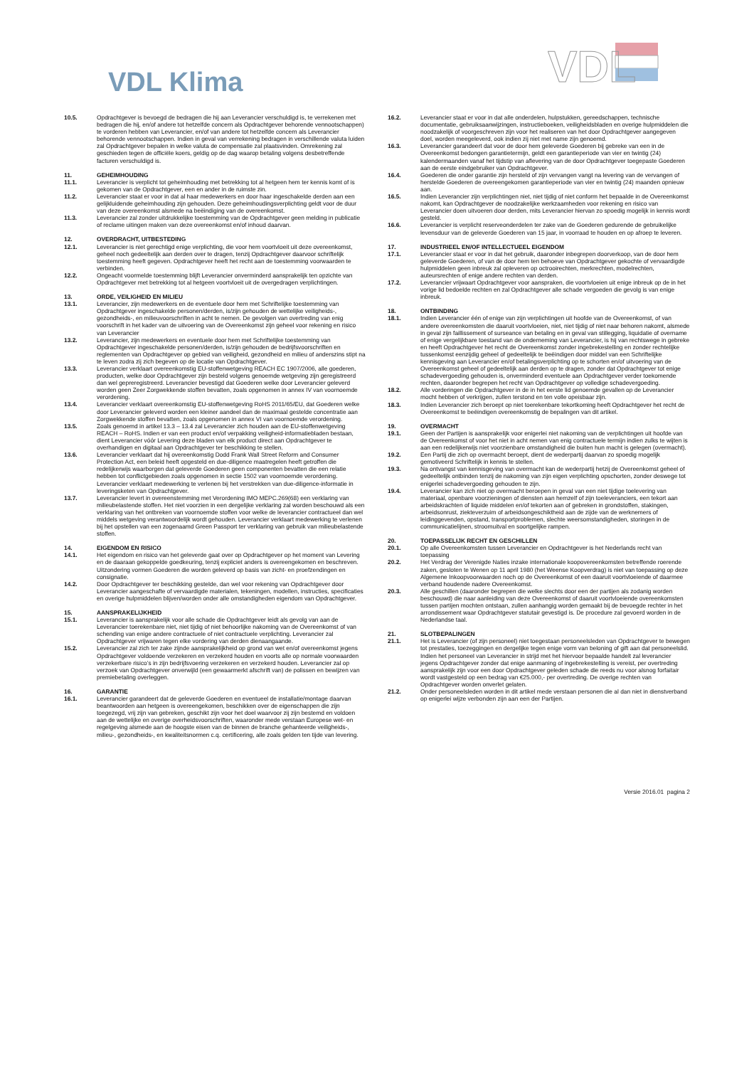VDL Klima
VDL
10.5. Opdrachtgever is bevoegd de bedragen die hij aan Leverancier verschuldigd is, te verrekenen met bedragen die hij, en/of andere tot hetzelfde concern als Opdrachtgever behorende vennootschappen) te vorderen hebben van Leverancier, en/of van andere tot hetzelfde concern als Leverancier behorende vennootschappen. Indien in geval van verrekening bedragen in verschillende valuta luiden zal Opdrachtgever bepalen in welke valuta de compensatie zal plaatsvinden. Omrekening zal geschieden tegen de officiële koers, geldig op de dag waarop betaling volgens desbetreffende facturen verschuldigd is.
11. GEHEIMHOUDING
11.1. Leverancier is verplicht tot geheimhouding met betrekking tot al hetgeen hem ter kennis komt of is gekomen van de Opdrachtgever, een en ander in de ruimste zin.
11.2. Leverancier staat er voor in dat al haar medewerkers en door haar ingeschakelde derden aan een gelijkluidende geheimhouding zijn gehouden. Deze geheimhoudingsverplichting geldt voor de duur van deze overeenkomst alsmede na beëindiging van de overeenkomst.
11.3. Leverancier zal zonder uitdrukkelijke toestemming van de Opdrachtgever geen melding in publicatie of reclame uitingen maken van deze overeenkomst en/of inhoud daarvan.
12. OVERDRACHT, UITBESTEDING
12.1. Leverancier is niet gerechtigd enige verplichting, die voor hem voortvloeit uit deze overeenkomst, geheel noch gedeeltelijk aan derden over te dragen, tenzij Opdrachtgever daarvoor schriftelijk toestemming heeft gegeven. Opdrachtgever heeft het recht aan de toestemming voorwaarden te verbinden.
12.2. Ongeacht voormelde toestemming blijft Leverancier onverminderd aansprakelijk ten opzichte van Opdrachtgever met betrekking tot al hetgeen voortvloeit uit de overgedragen verplichtingen.
13. ORDE, VEILIGHEID EN MILIEU
13.1. Leverancier, zijn medewerkers en de eventuele door hem met Schriftelijke toestemming van Opdrachtgever ingeschakelde personen/derden, is/zijn gehouden de wettelijke veiligheids-, gezondheids-, en milieuvoorschriften in acht te nemen. De gevolgen van overtreding van enig voorschrift in het kader van de uitvoering van de Overeenkomst zijn geheel voor rekening en risico van Leverancier
13.2. Leverancier, zijn medewerkers en eventuele door hem met Schriftelijke toestemming van Opdrachtgever ingeschakelde personen/derden, is/zijn gehouden de bedrijfsvoorschriften en reglementen van Opdrachtgever op gebied van veiligheid, gezondheid en milieu of anderszins stipt na te leven zodra zij zich begeven op de locatie van Opdrachtgever.
13.3. Leverancier verklaart overeenkomstig EU-stoffenwetgeving REACH EC 1907/2006, alle goederen, producten, welke door Opdrachtgever zijn besteld volgens genoemde wetgeving zijn geregistreerd dan wel gepreregistreerd. Leverancier bevestigd dat Goederen welke door Leverancier geleverd worden geen Zeer Zorgwekkende stoffen bevatten, zoals opgenomen in annex IV van voornoemde verordening.
13.4. Leverancier verklaart overeenkomstig EU-stoffenwetgeving RoHS 2011/65/EU, dat Goederen welke door Leverancier geleverd worden een kleiner aandeel dan de maximaal gestelde concentratie aan Zorgwekkende stoffen bevatten, zoals opgenomen in annex VI van voornoemde verordening.
13.5. Zoals genoemd in artikel 13.3 – 13.4 zal Leverancier zich houden aan de EU-stoffenwetgeving REACH – RoHS. Indien er van een product en/of verpakking veiligheid-informatiebladen bestaan, dient Leverancier vóór Levering deze bladen van elk product direct aan Opdrachtgever te overhandigen en digitaal aan Opdrachtgever ter beschikking te stellen.
13.6. Leverancier verklaart dat hij overeenkomstig Dodd Frank Wall Street Reform and Consumer Protection Act, een beleid heeft opgesteld en due-diligence maatregelen heeft getroffen die redelijkerwijs waarborgen dat geleverde Goederen geen componenten bevatten die een relatie hebben tot conflictgebieden zoals opgenomen in sectie 1502 van voornoemde verordening. Leverancier verklaart medewerking te verlenen bij het verstrekken van due-diligence-informatie in leveringsketen van Opdrachtgever.
13.7. Leverancier levert in overeenstemming met Verordening IMO MEPC.269(68) een verklaring van milieubelastende stoffen. Het niet voorzien in een dergelijke verklaring zal worden beschouwd als een verklaring van het ontbreken van voornoemde stoffen voor welke de leverancier contractueel dan wel middels wetgeving verantwoordelijk wordt gehouden. Leverancier verklaart medewerking te verlenen bij het opstellen van een zogenaamd Green Passport ter verklaring van gebruik van milieubelastende stoffen.
14. EIGENDOM EN RISICO
14.1. Het eigendom en risico van het geleverde gaat over op Opdrachtgever op het moment van Levering en de daaraan gekoppelde goedkeuring, tenzij expliciet anders is overeengekomen en beschreven. Uitzondering vormen Goederen die worden geleverd op basis van zicht- en proefzendingen en consignatie.
14.2. Door Opdrachtgever ter beschikking gestelde, dan wel voor rekening van Opdrachtgever door Leverancier aangeschafte of vervaardigde materialen, tekeningen, modellen, instructies, specificaties en overige hulpmiddelen blijven/worden onder alle omstandigheden eigendom van Opdrachtgever.
15. AANSPRAKELIJKHEID
15.1. Leverancier is aansprakelijk voor alle schade die Opdrachtgever leidt als gevolg van aan de Leverancier toerekenbare niet, niet tijdig of niet behoorlijke nakoming van de Overeenkomst of van schending van enige andere contractuele of niet contractuele verplichting. Leverancier zal Opdrachtgever vrijwaren tegen elke vordering van derden dienaangaande.
15.2. Leverancier zal zich ter zake zijnde aansprakelijkheid op grond van wet en/of overeenkomst jegens Opdrachtgever voldoende verzekeren en verzekerd houden en voorts alle op normale voorwaarden verzekerbare risico’s in zijn bedrijfsvoering verzekeren en verzekerd houden. Leverancier zal op verzoek van Opdrachtgever onverwijld (een gewaarmerkt afschrift van) de polissen en bewijzen van premiebetaling overleggen.
16. GARANTIE
16.1. Leverancier garandeert dat de geleverde Goederen en eventueel de installatie/montage daarvan beantwoorden aan hetgeen is overeengekomen, beschikken over de eigenschappen die zijn toegezegd, vrij zijn van gebreken, geschikt zijn voor het doel waarvoor zij zijn bestemd en voldoen aan de wettelijke en overige overheidsvoorschriften, waaronder mede verstaan Europese wet- en regelgeving alsmede aan de hoogste eisen van de binnen de branche gehanteerde veiligheids-, milieu-, gezondheids-, en kwaliteitsnormen c.q. certificering, alle zoals gelden ten tijde van levering.
16.2. Leverancier staat er voor in dat alle onderdelen, hulpstukken, gereedschappen, technische documentatie, gebruiksaanwijzingen, instructieboeken, veiligheidsbladen en overige hulpmiddelen die noodzakelijk of voorgeschreven zijn voor het realiseren van het door Opdrachtgever aangegeven doel, worden meegeleverd, ook indien zij niet met name zijn genoemd.
16.3. Leverancier garandeert dat voor de door hem geleverde Goederen bij gebreke van een in de Overeenkomst bedongen garantietermijn, geldt een garantieperiode van vier en twintig (24) kalendermaanden vanaf het tijdstip van aflevering van de door Opdrachtgever toegepaste Goederen aan de eerste eindgebruiker van Opdrachtgever.
16.4. Goederen die onder garantie zijn hersteld of zijn vervangen vangt na levering van de vervangen of herstelde Goederen de overeengekomen garantieperiode van vier en twintig (24) maanden opnieuw aan.
16.5. Indien Leverancier zijn verplichtingen niet, niet tijdig of niet conform het bepaalde in de Overeenkomst nakomt, kan Opdrachtgever de noodzakelijke werkzaamheden voor rekening en risico van Leverancier doen uitvoeren door derden, mits Leverancier hiervan zo spoedig mogelijk in kennis wordt gesteld.
16.6. Leverancier is verplicht reserveonderdelen ter zake van de Goederen gedurende de gebruikelijke levensduur van de geleverde Goederen van 15 jaar, in voorraad te houden en op afroep te leveren.
17. INDUSTRIEEL EN/OF INTELLECTUEEL EIGENDOM
17.1. Leverancier staat er voor in dat het gebruik, daaronder inbegrepen doorverkoop, van de door hem geleverde Goederen, of van de door hem ten behoeve van Opdrachtgever gekochte of vervaardigde hulpmiddelen geen inbreuk zal opleveren op octrooirechten, merkrechten, modelrechten, auteursrechten of enige andere rechten van derden.
17.2. Leverancier vrijwaart Opdrachtgever voor aanspraken, die voortvloeien uit enige inbreuk op de in het vorige lid bedoelde rechten en zal Opdrachtgever alle schade vergoeden die gevolg is van enige inbreuk.
18. ONTBINDING
18.1. Indien Leverancier één of enige van zijn verplichtingen uit hoofde van de Overeenkomst, of van andere overeenkomsten die daaruit voortvloeien, niet, niet tijdig of niet naar behoren nakomt, alsmede in geval zijn faillissement of surseance van betaling en in geval van stillegging, liquidatie of overname of enige vergelijkbare toestand van de onderneming van Leverancier, is hij van rechtswege in gebreke en heeft Opdrachtgever het recht de Overeenkomst zonder ingebrekestelling en zonder rechtelijke tussenkomst eenzijdig geheel of gedeeltelijk te beëindigen door middel van een Schriftelijke kennisgeving aan Leverancier en/of betalingsverplichting op te schorten en/of uitvoering van de Overeenkomst geheel of gedeeltelijk aan derden op te dragen, zonder dat Opdrachtgever tot enige schadevergoeding gehouden is, onverminderd eventuele aan Opdrachtgever verder toekomende rechten, daaronder begrepen het recht van Opdrachtgever op volledige schadevergoeding.
18.2. Alle vorderingen die Opdrachtgever in de in het eerste lid genoemde gevallen op de Leverancier mocht hebben of verkrijgen, zullen terstond en ten volle opeisbaar zijn.
18.3. Indien Leverancier zich beroept op niet toerekenbare tekortkoming heeft Opdrachtgever het recht de Overeenkomst te beëindigen overeenkomstig de bepalingen van dit artikel.
19. OVERMACHT
19.1. Geen der Partijen is aansprakelijk voor enigerlei niet nakoming van de verplichtingen uit hoofde van de Overeenkomst of voor het niet in acht nemen van enig contractuele termijn indien zulks te wijten is aan een redelijkerwijs niet voorzienbare omstandigheid die buiten hun macht is gelegen (overmacht).
19.2. Een Partij die zich op overmacht beroept, dient de wederpartij daarvan zo spoedig mogelijk gemotiveerd Schriftelijk in kennis te stellen.
19.3. Na ontvangst van kennisgeving van overmacht kan de wederpartij hetzij de Overeenkomst geheel of gedeeltelijk ontbinden tenzij de nakoming van zijn eigen verplichting opschorten, zonder deswege tot enigerlei schadevergoeding gehouden te zijn.
19.4. Leverancier kan zich niet op overmacht beroepen in geval van een niet tijdige toelevering van materiaal, openbare voorzieningen of diensten aan hemzelf of zijn toeleveranciers, een tekort aan arbeidskrachten of liquide middelen en/of tekorten aan of gebreken in grondstoffen, stakingen, arbeidsonrust, ziekteverzuim of arbeidsongeschiktheid aan de zijde van de werknemers of leidinggevenden, opstand, transportproblemen, slechte weersomstandigheden, storingen in de communicatielijnen, stroomuitval en soortgelijke rampen.
20. TOEPASSELIJK RECHT EN GESCHILLEN
20.1. Op alle Overeenkomsten tussen Leverancier en Opdrachtgever is het Nederlands recht van toepassing
20.2. Het Verdrag der Verenigde Naties inzake internationale koopovereenkomsten betreffende roerende zaken, gesloten te Wenen op 11 april 1980 (het Weense Koopverdrag) is niet van toepassing op deze Algemene Inkoopvoorwaarden noch op de Overeenkomst of een daaruit voortvloeiende of daarmee verband houdende nadere Overeenkomst.
20.3. Alle geschillen (daaronder begrepen die welke slechts door een der partijen als zodanig worden beschouwd) die naar aanleiding van deze Overeenkomst of daaruit voortvloeiende overeenkomsten tussen partijen mochten ontstaan, zullen aanhangig worden gemaakt bij de bevoegde rechter in het arrondissement waar Opdrachtgever statutair gevestigd is. De procedure zal gevoerd worden in de Nederlandse taal.
21. SLOTBEPALINGEN
21.1. Het is Leverancier (of zijn personeel) niet toegestaan personeelsleden van Opdrachtgever te bewegen tot prestaties, toezeggingen en dergelijke tegen enige vorm van beloning of gift aan dat personeelslid. Indien het personeel van Leverancier in strijd met het hiervoor bepaalde handelt zal leverancier jegens Opdrachtgever zonder dat enige aanmaning of ingebrekestelling is vereist, per overtreding aansprakelijk zijn voor een door Opdrachtgever geleden schade die reeds nu voor alsnog forfaitair wordt vastgesteld op een bedrag van €25.000,- per overtreding. De overige rechten van Opdrachtgever worden onverlet gelaten.
21.2. Onder personeelsleden worden in dit artikel mede verstaan personen die al dan niet in dienstverband op enigerlei wijze verbonden zijn aan een der Partijen.
Versie 2016.01 pagina 2